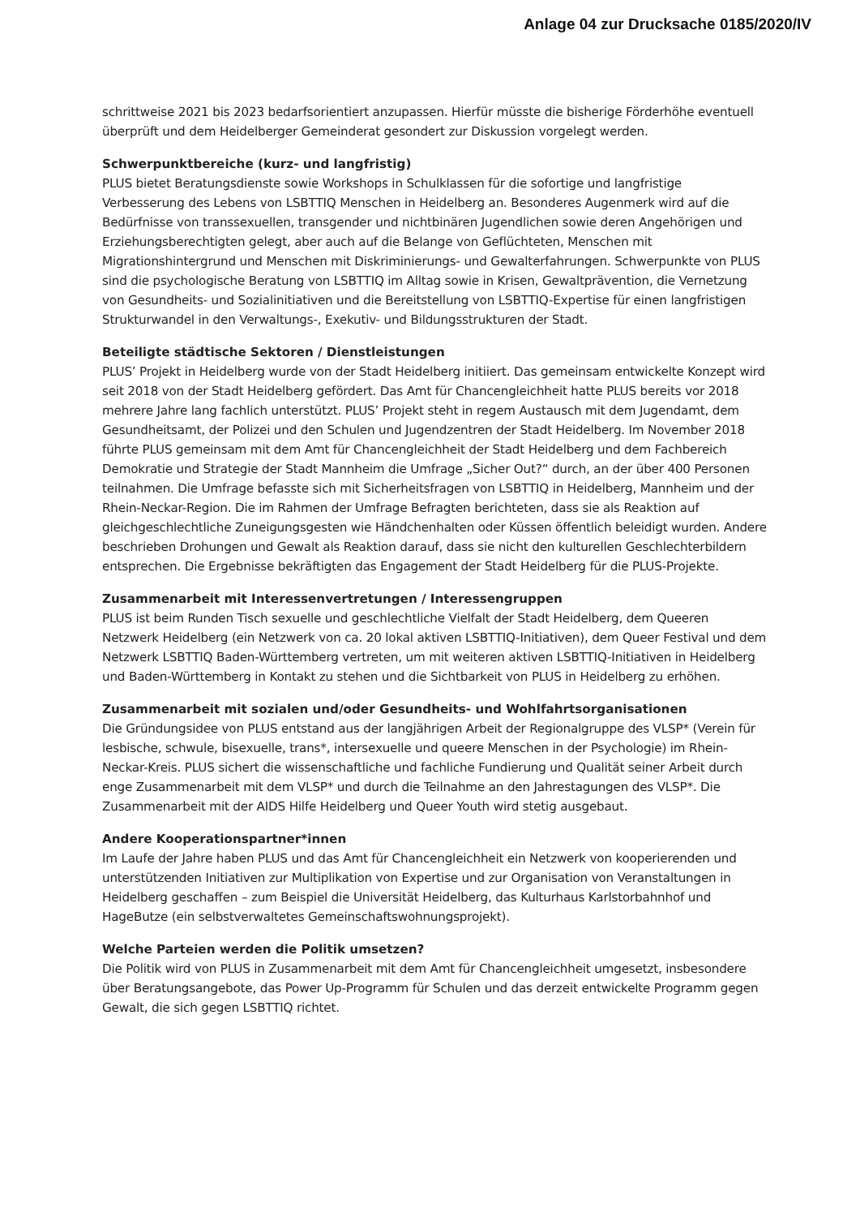Anlage 04 zur Drucksache 0185/2020/IV
schrittweise 2021 bis 2023 bedarfsorientiert anzupassen. Hierfür müsste die bisherige Förderhöhe eventuell überprüft und dem Heidelberger Gemeinderat gesondert zur Diskussion vorgelegt werden.
Schwerpunktbereiche (kurz- und langfristig)
PLUS bietet Beratungsdienste sowie Workshops in Schulklassen für die sofortige und langfristige Verbesserung des Lebens von LSBTTIQ Menschen in Heidelberg an. Besonderes Augenmerk wird auf die Bedürfnisse von transsexuellen, transgender und nichtbinären Jugendlichen sowie deren Angehörigen und Erziehungsberechtigten gelegt, aber auch auf die Belange von Geflüchteten, Menschen mit Migrationshintergrund und Menschen mit Diskriminierungs- und Gewalterfahrungen. Schwerpunkte von PLUS sind die psychologische Beratung von LSBTTIQ im Alltag sowie in Krisen, Gewaltprävention, die Vernetzung von Gesundheits- und Sozialinitiativen und die Bereitstellung von LSBTTIQ-Expertise für einen langfristigen Strukturwandel in den Verwaltungs-, Exekutiv- und Bildungsstrukturen der Stadt.
Beteiligte städtische Sektoren / Dienstleistungen
PLUS’ Projekt in Heidelberg wurde von der Stadt Heidelberg initiiert. Das gemeinsam entwickelte Konzept wird seit 2018 von der Stadt Heidelberg gefördert. Das Amt für Chancengleichheit hatte PLUS bereits vor 2018 mehrere Jahre lang fachlich unterstützt. PLUS’ Projekt steht in regem Austausch mit dem Jugendamt, dem Gesundheitsamt, der Polizei und den Schulen und Jugendzentren der Stadt Heidelberg. Im November 2018 führte PLUS gemeinsam mit dem Amt für Chancengleichheit der Stadt Heidelberg und dem Fachbereich Demokratie und Strategie der Stadt Mannheim die Umfrage „Sicher Out?“ durch, an der über 400 Personen teilnahmen. Die Umfrage befasste sich mit Sicherheitsfragen von LSBTTIQ in Heidelberg, Mannheim und der Rhein-Neckar-Region. Die im Rahmen der Umfrage Befragten berichteten, dass sie als Reaktion auf gleichgeschlechtliche Zuneigungsgesten wie Händchenhalten oder Küssen öffentlich beleidigt wurden. Andere beschrieben Drohungen und Gewalt als Reaktion darauf, dass sie nicht den kulturellen Geschlechterbildern entsprechen. Die Ergebnisse bekräftigten das Engagement der Stadt Heidelberg für die PLUS-Projekte.
Zusammenarbeit mit Interessenvertretungen / Interessengruppen
PLUS ist beim Runden Tisch sexuelle und geschlechtliche Vielfalt der Stadt Heidelberg, dem Queeren Netzwerk Heidelberg (ein Netzwerk von ca. 20 lokal aktiven LSBTTIQ-Initiativen), dem Queer Festival und dem Netzwerk LSBTTIQ Baden-Württemberg vertreten, um mit weiteren aktiven LSBTTIQ-Initiativen in Heidelberg und Baden-Württemberg in Kontakt zu stehen und die Sichtbarkeit von PLUS in Heidelberg zu erhöhen.
Zusammenarbeit mit sozialen und/oder Gesundheits- und Wohlfahrtsorganisationen
Die Gründungsidee von PLUS entstand aus der langjährigen Arbeit der Regionalgruppe des VLSP* (Verein für lesbische, schwule, bisexuelle, trans*, intersexuelle und queere Menschen in der Psychologie) im Rhein-Neckar-Kreis. PLUS sichert die wissenschaftliche und fachliche Fundierung und Qualität seiner Arbeit durch enge Zusammenarbeit mit dem VLSP* und durch die Teilnahme an den Jahrestagungen des VLSP*. Die Zusammenarbeit mit der AIDS Hilfe Heidelberg und Queer Youth wird stetig ausgebaut.
Andere Kooperationspartner*innen
Im Laufe der Jahre haben PLUS und das Amt für Chancengleichheit ein Netzwerk von kooperierenden und unterstützenden Initiativen zur Multiplikation von Expertise und zur Organisation von Veranstaltungen in Heidelberg geschaffen – zum Beispiel die Universität Heidelberg, das Kulturhaus Karlstorbahnhof und HageButze (ein selbstverwaltetes Gemeinschaftswohnungsprojekt).
Welche Parteien werden die Politik umsetzen?
Die Politik wird von PLUS in Zusammenarbeit mit dem Amt für Chancengleichheit umgesetzt, insbesondere über Beratungsangebote, das Power Up-Programm für Schulen und das derzeit entwickelte Programm gegen Gewalt, die sich gegen LSBTTIQ richtet.